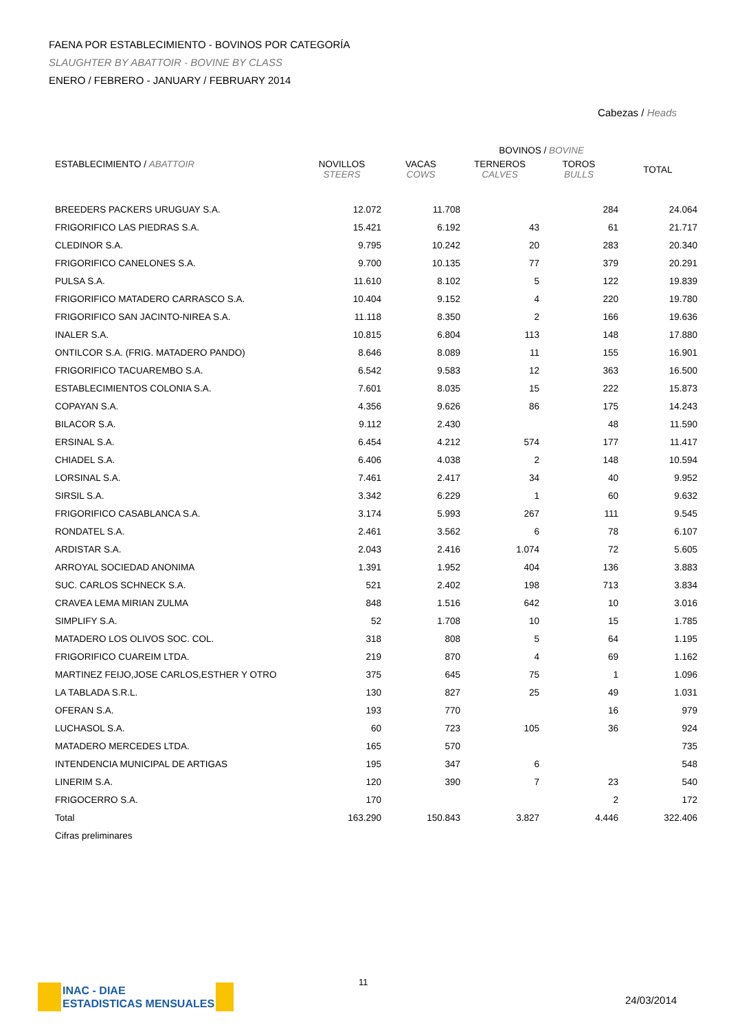FAENA POR ESTABLECIMIENTO - BOVINOS POR CATEGORÍA
SLAUGHTER BY ABATTOIR - BOVINE BY CLASS
ENERO / FEBRERO - JANUARY / FEBRUARY 2014
Cabezas / Heads
| | BOVINOS / BOVINE | | | | |
| --- | --- | --- | --- | --- | --- |
| ESTABLECIMIENTO / ABATTOIR | NOVILLOS STEERS | VACAS COWS | TERNEROS CALVES | TOROS BULLS | TOTAL |
| BREEDERS PACKERS URUGUAY S.A. | 12.072 | 11.708 | | 284 | 24.064 |
| FRIGORIFICO LAS PIEDRAS S.A. | 15.421 | 6.192 | 43 | 61 | 21.717 |
| CLEDINOR S.A. | 9.795 | 10.242 | 20 | 283 | 20.340 |
| FRIGORIFICO CANELONES S.A. | 9.700 | 10.135 | 77 | 379 | 20.291 |
| PULSA S.A. | 11.610 | 8.102 | 5 | 122 | 19.839 |
| FRIGORIFICO MATADERO CARRASCO S.A. | 10.404 | 9.152 | 4 | 220 | 19.780 |
| FRIGORIFICO SAN JACINTO-NIREA S.A. | 11.118 | 8.350 | 2 | 166 | 19.636 |
| INALER S.A. | 10.815 | 6.804 | 113 | 148 | 17.880 |
| ONTILCOR S.A. (FRIG. MATADERO PANDO) | 8.646 | 8.089 | 11 | 155 | 16.901 |
| FRIGORIFICO TACUAREMBO S.A. | 6.542 | 9.583 | 12 | 363 | 16.500 |
| ESTABLECIMIENTOS COLONIA S.A. | 7.601 | 8.035 | 15 | 222 | 15.873 |
| COPAYAN S.A. | 4.356 | 9.626 | 86 | 175 | 14.243 |
| BILACOR S.A. | 9.112 | 2.430 | | 48 | 11.590 |
| ERSINAL S.A. | 6.454 | 4.212 | 574 | 177 | 11.417 |
| CHIADEL S.A. | 6.406 | 4.038 | 2 | 148 | 10.594 |
| LORSINAL S.A. | 7.461 | 2.417 | 34 | 40 | 9.952 |
| SIRSIL S.A. | 3.342 | 6.229 | 1 | 60 | 9.632 |
| FRIGORIFICO CASABLANCA S.A. | 3.174 | 5.993 | 267 | 111 | 9.545 |
| RONDATEL S.A. | 2.461 | 3.562 | 6 | 78 | 6.107 |
| ARDISTAR S.A. | 2.043 | 2.416 | 1.074 | 72 | 5.605 |
| ARROYAL SOCIEDAD ANONIMA | 1.391 | 1.952 | 404 | 136 | 3.883 |
| SUC. CARLOS SCHNECK S.A. | 521 | 2.402 | 198 | 713 | 3.834 |
| CRAVEA LEMA MIRIAN ZULMA | 848 | 1.516 | 642 | 10 | 3.016 |
| SIMPLIFY S.A. | 52 | 1.708 | 10 | 15 | 1.785 |
| MATADERO LOS OLIVOS SOC. COL. | 318 | 808 | 5 | 64 | 1.195 |
| FRIGORIFICO CUAREIM LTDA. | 219 | 870 | 4 | 69 | 1.162 |
| MARTINEZ FEIJO,JOSE CARLOS,ESTHER Y OTRO | 375 | 645 | 75 | 1 | 1.096 |
| LA TABLADA S.R.L. | 130 | 827 | 25 | 49 | 1.031 |
| OFERAN S.A. | 193 | 770 | | 16 | 979 |
| LUCHASOL S.A. | 60 | 723 | 105 | 36 | 924 |
| MATADERO MERCEDES LTDA. | 165 | 570 | | | 735 |
| INTENDENCIA MUNICIPAL DE ARTIGAS | 195 | 347 | 6 | | 548 |
| LINERIM S.A. | 120 | 390 | 7 | 23 | 540 |
| FRIGOCERRO S.A. | 170 | | | 2 | 172 |
| Total | 163.290 | 150.843 | 3.827 | 4.446 | 322.406 |
| Cifras preliminares | | | | | |
INAC - DIAE
ESTADISTICAS MENSUALES
11
24/03/2014